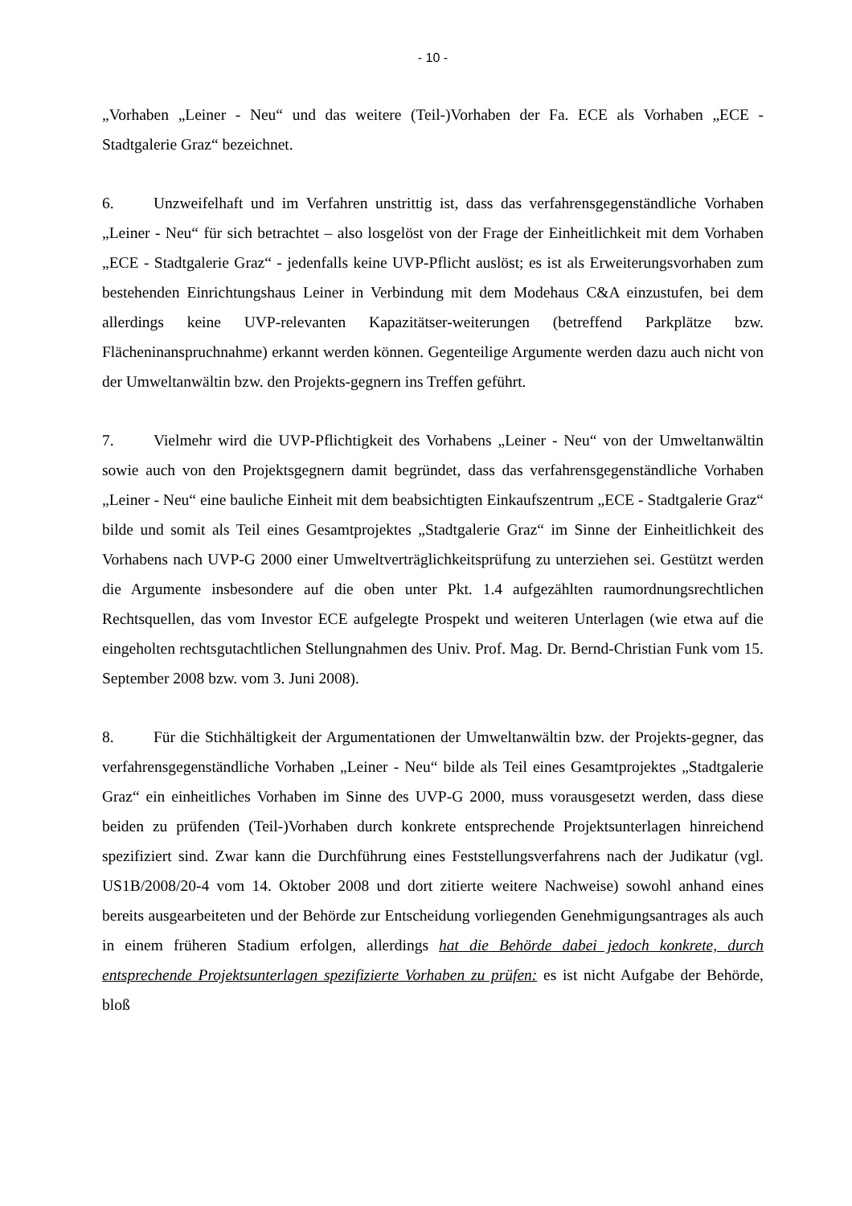- 10 -
„Vorhaben „Leiner - Neu“ und das weitere (Teil-)Vorhaben der Fa. ECE als Vorhaben „ECE - Stadtgalerie Graz“ bezeichnet.
6. Unzweifelhaft und im Verfahren unstrittig ist, dass das verfahrensgegenständliche Vorhaben „Leiner - Neu“ für sich betrachtet – also losgelöst von der Frage der Einheitlichkeit mit dem Vorhaben „ECE - Stadtgalerie Graz“ - jedenfalls keine UVP-Pflicht auslöst; es ist als Erweiterungsvorhaben zum bestehenden Einrichtungshaus Leiner in Verbindung mit dem Modehaus C&A einzustufen, bei dem allerdings keine UVP-relevanten Kapazitätser-weiterungen (betreffend Parkplätze bzw. Flächeninanspruchnahme) erkannt werden können. Gegenteilige Argumente werden dazu auch nicht von der Umweltanwältin bzw. den Projekts-gegnern ins Treffen geführt.
7. Vielmehr wird die UVP-Pflichtigkeit des Vorhabens „Leiner - Neu“ von der Umweltanwältin sowie auch von den Projektsgegnern damit begründet, dass das verfahrensgegenständliche Vorhaben „Leiner - Neu“ eine bauliche Einheit mit dem beabsichtigten Einkaufszentrum „ECE - Stadtgalerie Graz“ bilde und somit als Teil eines Gesamtprojektes „Stadtgalerie Graz“ im Sinne der Einheitlichkeit des Vorhabens nach UVP-G 2000 einer Umweltverträglichkeitsprüfung zu unterziehen sei. Gestützt werden die Argumente insbesondere auf die oben unter Pkt. 1.4 aufgezählten raumordnungsrechtlichen Rechtsquellen, das vom Investor ECE aufgelegte Prospekt und weiteren Unterlagen (wie etwa auf die eingeholten rechtsgutachtlichen Stellungnahmen des Univ. Prof. Mag. Dr. Bernd-Christian Funk vom 15. September 2008 bzw. vom 3. Juni 2008).
8. Für die Stichhältigkeit der Argumentationen der Umweltanwältin bzw. der Projekts-gegner, das verfahrensgegenständliche Vorhaben „Leiner - Neu“ bilde als Teil eines Gesamtprojektes „Stadtgalerie Graz“ ein einheitliches Vorhaben im Sinne des UVP-G 2000, muss vorausgesetzt werden, dass diese beiden zu prüfenden (Teil-)Vorhaben durch konkrete entsprechende Projektsunterlagen hinreichend spezifiziert sind. Zwar kann die Durchführung eines Feststellungsverfahrens nach der Judikatur (vgl. US1B/2008/20-4 vom 14. Oktober 2008 und dort zitierte weitere Nachweise) sowohl anhand eines bereits ausgearbeiteten und der Behörde zur Entscheidung vorliegenden Genehmigungsantrages als auch in einem früheren Stadium erfolgen, allerdings hat die Behörde dabei jedoch konkrete, durch entsprechende Projektsunterlagen spezifizierte Vorhaben zu prüfen: es ist nicht Aufgabe der Behörde, bloß